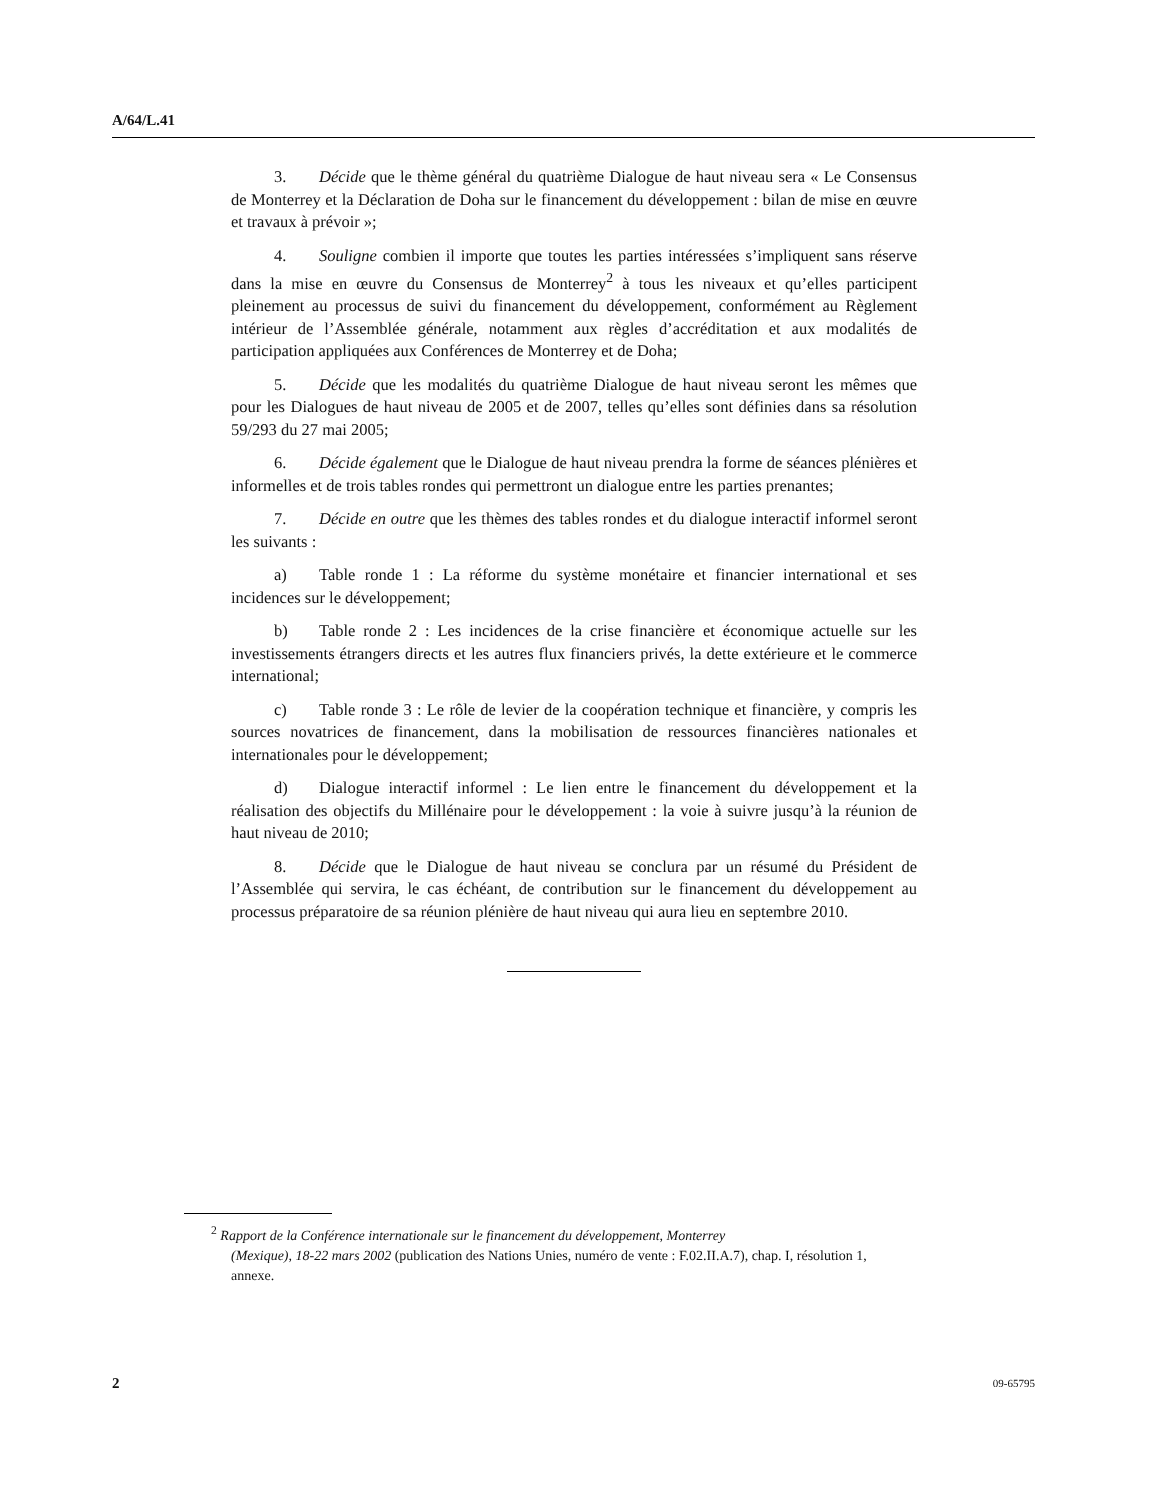A/64/L.41
3. Décide que le thème général du quatrième Dialogue de haut niveau sera « Le Consensus de Monterrey et la Déclaration de Doha sur le financement du développement : bilan de mise en œuvre et travaux à prévoir »;
4. Souligne combien il importe que toutes les parties intéressées s’impliquent sans réserve dans la mise en œuvre du Consensus de Monterrey<sup>2</sup> à tous les niveaux et qu’elles participent pleinement au processus de suivi du financement du développement, conformément au Règlement intérieur de l’Assemblée générale, notamment aux règles d’accréditation et aux modalités de participation appliquées aux Conférences de Monterrey et de Doha;
5. Décide que les modalités du quatrième Dialogue de haut niveau seront les mêmes que pour les Dialogues de haut niveau de 2005 et de 2007, telles qu’elles sont définies dans sa résolution 59/293 du 27 mai 2005;
6. Décide également que le Dialogue de haut niveau prendra la forme de séances plénières et informelles et de trois tables rondes qui permettront un dialogue entre les parties prenantes;
7. Décide en outre que les thèmes des tables rondes et du dialogue interactif informel seront les suivants :
a) Table ronde 1 : La réforme du système monétaire et financier international et ses incidences sur le développement;
b) Table ronde 2 : Les incidences de la crise financière et économique actuelle sur les investissements étrangers directs et les autres flux financiers privés, la dette extérieure et le commerce international;
c) Table ronde 3 : Le rôle de levier de la coopération technique et financière, y compris les sources novatrices de financement, dans la mobilisation de ressources financières nationales et internationales pour le développement;
d) Dialogue interactif informel : Le lien entre le financement du développement et la réalisation des objectifs du Millénaire pour le développement : la voie à suivre jusqu’à la réunion de haut niveau de 2010;
8. Décide que le Dialogue de haut niveau se conclura par un résumé du Président de l’Assemblée qui servira, le cas échéant, de contribution sur le financement du développement au processus préparatoire de sa réunion plénière de haut niveau qui aura lieu en septembre 2010.
<sup>2</sup> Rapport de la Conférence internationale sur le financement du développement, Monterrey
(Mexique), 18-22 mars 2002 (publication des Nations Unies, numéro de vente : F.02.II.A.7), chap. I, résolution 1, annexe.
2 09-65795